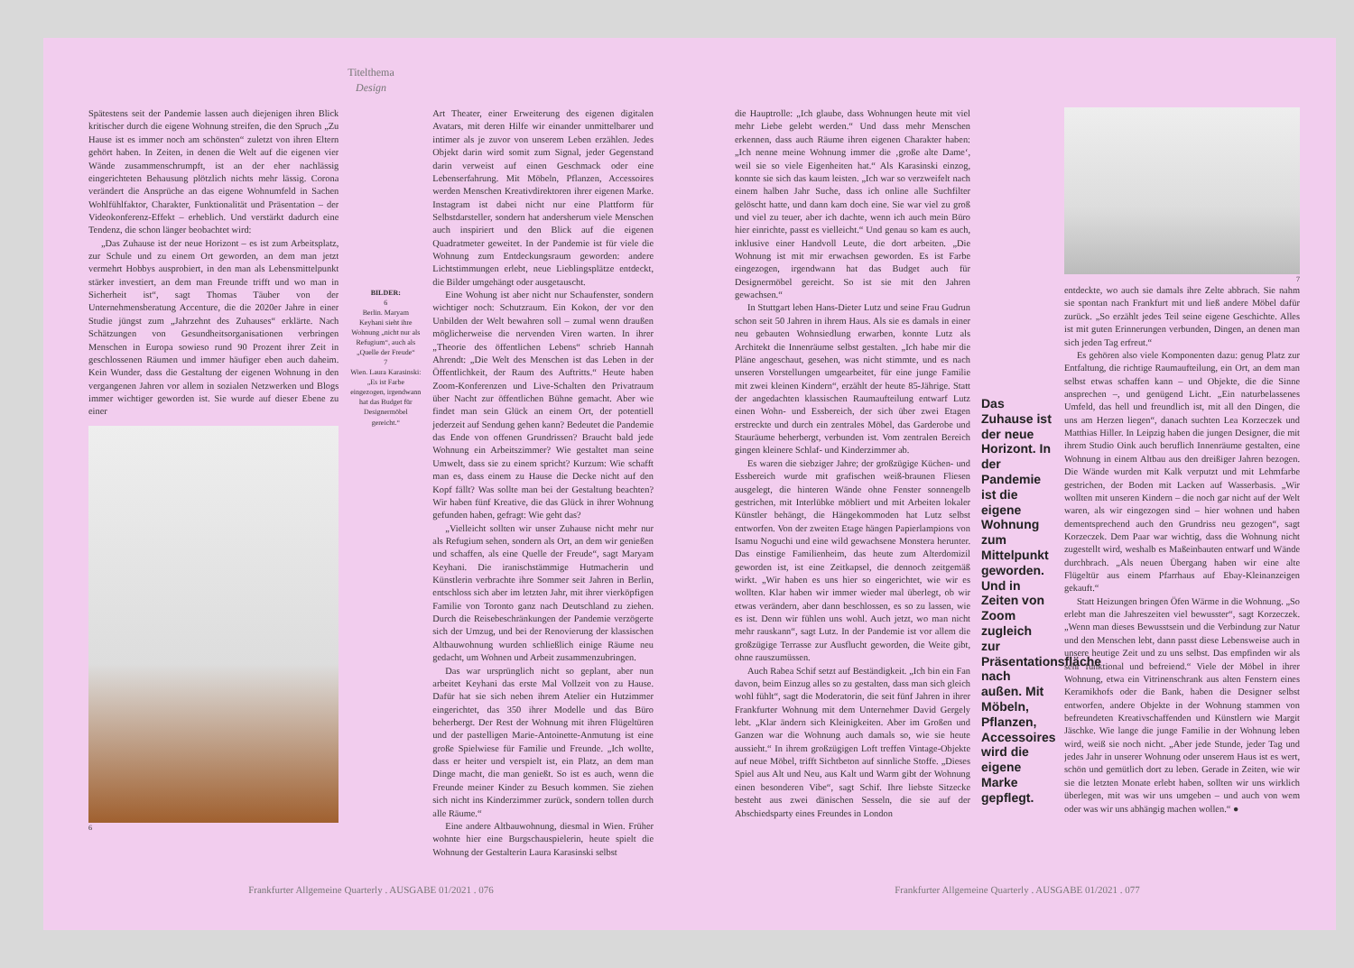Titelthema
Design
Spätestens seit der Pandemie lassen auch diejenigen ihren Blick kritischer durch die eigene Wohnung streifen, die den Spruch „Zu Hause ist es immer noch am schönsten“ zuletzt von ihren Eltern gehört haben. In Zeiten, in denen die Welt auf die eigenen vier Wände zusammenschrumpft, ist an der eher nachlässig eingerichteten Behausung plötzlich nichts mehr lässig. Corona verändert die Ansprüche an das eigene Wohnumfeld in Sachen Wohlfühlfaktor, Charakter, Funktionalität und Präsentation – der Videokonferenz-Effekt – erheblich. Und verstärkt dadurch eine Tendenz, die schon länger beobachtet wird:
„Das Zuhause ist der neue Horizont – es ist zum Arbeitsplatz, zur Schule und zu einem Ort geworden, an dem man jetzt vermehrt Hobbys ausprobiert, in den man als Lebensmittelpunkt stärker investiert, an dem man Freunde trifft und wo man in Sicherheit ist“, sagt Thomas Täuber von der Unternehmensberatung Accenture, die die 2020er Jahre in einer Studie jüngst zum „Jahrzehnt des Zuhauses“ erklärte. Nach Schätzungen von Gesundheitsorganisationen verbringen Menschen in Europa sowieso rund 90 Prozent ihrer Zeit in geschlossenen Räumen und immer häufiger eben auch daheim. Kein Wunder, dass die Gestaltung der eigenen Wohnung in den vergangenen Jahren vor allem in sozialen Netzwerken und Blogs immer wichtiger geworden ist. Sie wurde auf dieser Ebene zu einer
6
BILDER:
6
Berlin. Maryam Keyhani sieht ihre Wohnung „nicht nur als Refugium“, auch als „Quelle der Freude“
7
Wien. Laura Karasinski: „Es ist Farbe eingezogen, irgendwann hat das Budget für Designermöbel gereicht.“
Art Theater, einer Erweiterung des eigenen digitalen Avatars, mit deren Hilfe wir einander unmittelbarer und intimer als je zuvor von unserem Leben erzählen. Jedes Objekt darin wird somit zum Signal, jeder Gegenstand darin verweist auf einen Geschmack oder eine Lebenserfahrung. Mit Möbeln, Pflanzen, Accessoires werden Menschen Kreativdirektoren ihrer eigenen Marke. Instagram ist dabei nicht nur eine Plattform für Selbstdarsteller, sondern hat andersherum viele Menschen auch inspiriert und den Blick auf die eigenen Quadratmeter geweitet. In der Pandemie ist für viele die Wohnung zum Entdeckungsraum geworden: andere Lichtstimmungen erlebt, neue Lieblingsplätze entdeckt, die Bilder umgehängt oder ausgetauscht.
Eine Wohung ist aber nicht nur Schaufenster, sondern wichtiger noch: Schutzraum. Ein Kokon, der vor den Unbilden der Welt bewahren soll – zumal wenn draußen möglicherweise die nervenden Viren warten. In ihrer „Theorie des öffentlichen Lebens“ schrieb Hannah Ahrendt: „Die Welt des Menschen ist das Leben in der Öffentlichkeit, der Raum des Auftritts.“ Heute haben Zoom-Konferenzen und Live-Schalten den Privatraum über Nacht zur öffentlichen Bühne gemacht. Aber wie findet man sein Glück an einem Ort, der potentiell jederzeit auf Sendung gehen kann? Bedeutet die Pandemie das Ende von offenen Grundrissen? Braucht bald jede Wohnung ein Arbeitszimmer? Wie gestaltet man seine Umwelt, dass sie zu einem spricht? Kurzum: Wie schafft man es, dass einem zu Hause die Decke nicht auf den Kopf fällt? Was sollte man bei der Gestaltung beachten? Wir haben fünf Kreative, die das Glück in ihrer Wohnung gefunden haben, gefragt: Wie geht das?
„Vielleicht sollten wir unser Zuhause nicht mehr nur als Refugium sehen, sondern als Ort, an dem wir genießen und schaffen, als eine Quelle der Freude“, sagt Maryam Keyhani. Die iranischstämmige Hutmacherin und Künstlerin verbrachte ihre Sommer seit Jahren in Berlin, entschloss sich aber im letzten Jahr, mit ihrer vierköpfigen Familie von Toronto ganz nach Deutschland zu ziehen. Durch die Reisebeschränkungen der Pandemie verzögerte sich der Umzug, und bei der Renovierung der klassischen Altbauwohnung wurden schließlich einige Räume neu gedacht, um Wohnen und Arbeit zusammenzubringen.
Das war ursprünglich nicht so geplant, aber nun arbeitet Keyhani das erste Mal Vollzeit von zu Hause. Dafür hat sie sich neben ihrem Atelier ein Hutzimmer eingerichtet, das 350 ihrer Modelle und das Büro beherbergt. Der Rest der Wohnung mit ihren Flügeltüren und der pastelligen Marie-Antoinette-Anmutung ist eine große Spielwiese für Familie und Freunde. „Ich wollte, dass er heiter und verspielt ist, ein Platz, an dem man Dinge macht, die man genießt. So ist es auch, wenn die Freunde meiner Kinder zu Besuch kommen. Sie ziehen sich nicht ins Kinderzimmer zurück, sondern tollen durch alle Räume.“
Eine andere Altbauwohnung, diesmal in Wien. Früher wohnte hier eine Burgschauspielerin, heute spielt die Wohnung der Gestalterin Laura Karasinski selbst
Frankfurter Allgemeine Quarterly . AUSGABE 01/2021 . 076
die Hauptrolle: „Ich glaube, dass Wohnungen heute mit viel mehr Liebe gelebt werden.“ Und dass mehr Menschen erkennen, dass auch Räume ihren eigenen Charakter haben: „Ich nenne meine Wohnung immer die ‚große alte Dame‘, weil sie so viele Eigenheiten hat.“ Als Karasinski einzog, konnte sie sich das kaum leisten. „Ich war so verzweifelt nach einem halben Jahr Suche, dass ich online alle Suchfilter gelöscht hatte, und dann kam doch eine. Sie war viel zu groß und viel zu teuer, aber ich dachte, wenn ich auch mein Büro hier einrichte, passt es vielleicht.“ Und genau so kam es auch, inklusive einer Handvoll Leute, die dort arbeiten. „Die Wohnung ist mit mir erwachsen geworden. Es ist Farbe eingezogen, irgendwann hat das Budget auch für Designermöbel gereicht. So ist sie mit den Jahren gewachsen.“
In Stuttgart leben Hans-Dieter Lutz und seine Frau Gudrun schon seit 50 Jahren in ihrem Haus. Als sie es damals in einer neu gebauten Wohnsiedlung erwarben, konnte Lutz als Architekt die Innenräume selbst gestalten. „Ich habe mir die Pläne angeschaut, gesehen, was nicht stimmte, und es nach unseren Vorstellungen umgearbeitet, für eine junge Familie mit zwei kleinen Kindern“, erzählt der heute 85-Jährige. Statt der angedachten klassischen Raumaufteilung entwarf Lutz einen Wohn- und Essbereich, der sich über zwei Etagen erstreckte und durch ein zentrales Möbel, das Garderobe und Stauräume beherbergt, verbunden ist. Vom zentralen Bereich gingen kleinere Schlaf- und Kinderzimmer ab.
Es waren die siebziger Jahre; der großzügige Küchen- und Essbereich wurde mit grafischen weiß-braunen Fliesen ausgelegt, die hinteren Wände ohne Fenster sonnengelb gestrichen, mit Interlübke möbliert und mit Arbeiten lokaler Künstler behängt, die Hängekommoden hat Lutz selbst entworfen. Von der zweiten Etage hängen Papierlampions von Isamu Noguchi und eine wild gewachsene Monstera herunter. Das einstige Familienheim, das heute zum Alterdomizil geworden ist, ist eine Zeitkapsel, die dennoch zeitgemäß wirkt. „Wir haben es uns hier so eingerichtet, wie wir es wollten. Klar haben wir immer wieder mal überlegt, ob wir etwas verändern, aber dann beschlossen, es so zu lassen, wie es ist. Denn wir fühlen uns wohl. Auch jetzt, wo man nicht mehr rauskann“, sagt Lutz. In der Pandemie ist vor allem die großzügige Terrasse zur Ausflucht geworden, die Weite gibt, ohne rauszumüssen.
Auch Rabea Schif setzt auf Beständigkeit. „Ich bin ein Fan davon, beim Einzug alles so zu gestalten, dass man sich gleich wohl fühlt“, sagt die Moderatorin, die seit fünf Jahren in ihrer Frankfurter Wohnung mit dem Unternehmer David Gergely lebt. „Klar ändern sich Kleinigkeiten. Aber im Großen und Ganzen war die Wohnung auch damals so, wie sie heute aussieht.“ In ihrem großzügigen Loft treffen Vintage-Objekte auf neue Möbel, trifft Sichtbeton auf sinnliche Stoffe. „Dieses Spiel aus Alt und Neu, aus Kalt und Warm gibt der Wohnung einen besonderen Vibe“, sagt Schif. Ihre liebste Sitzecke besteht aus zwei dänischen Sesseln, die sie auf der Abschiedsparty eines Freundes in London
Das Zuhause ist der neue Horizont. In der Pandemie ist die eigene Wohnung zum Mittelpunkt geworden. Und in Zeiten von Zoom zugleich zur Präsentationsfläche nach außen. Mit Möbeln, Pflanzen, Accessoires wird die eigene Marke gepflegt.
7
entdeckte, wo auch sie damals ihre Zelte abbrach. Sie nahm sie spontan nach Frankfurt mit und ließ andere Möbel dafür zurück. „So erzählt jedes Teil seine eigene Geschichte. Alles ist mit guten Erinnerungen verbunden, Dingen, an denen man sich jeden Tag erfreut.“
Es gehören also viele Komponenten dazu: genug Platz zur Entfaltung, die richtige Raumaufteilung, ein Ort, an dem man selbst etwas schaffen kann – und Objekte, die die Sinne ansprechen –, und genügend Licht. „Ein naturbelassenes Umfeld, das hell und freundlich ist, mit all den Dingen, die uns am Herzen liegen“, danach suchten Lea Korzeczek und Matthias Hiller. In Leipzig haben die jungen Designer, die mit ihrem Studio Oink auch beruflich Innenräume gestalten, eine Wohnung in einem Altbau aus den dreißiger Jahren bezogen. Die Wände wurden mit Kalk verputzt und mit Lehmfarbe gestrichen, der Boden mit Lacken auf Wasserbasis. „Wir wollten mit unseren Kindern – die noch gar nicht auf der Welt waren, als wir eingezogen sind – hier wohnen und haben dementsprechend auch den Grundriss neu gezogen“, sagt Korzeczek. Dem Paar war wichtig, dass die Wohnung nicht zugestellt wird, weshalb es Maßeinbauten entwarf und Wände durchbrach. „Als neuen Übergang haben wir eine alte Flügeltür aus einem Pfarrhaus auf Ebay-Kleinanzeigen gekauft.“
Statt Heizungen bringen Öfen Wärme in die Wohnung. „So erlebt man die Jahreszeiten viel bewusster“, sagt Korzeczek. „Wenn man dieses Bewusstsein und die Verbindung zur Natur und den Menschen lebt, dann passt diese Lebensweise auch in unsere heutige Zeit und zu uns selbst. Das empfinden wir als sehr funktional und befreiend.“ Viele der Möbel in ihrer Wohnung, etwa ein Vitrinenschrank aus alten Fenstern eines Keramikhofs oder die Bank, haben die Designer selbst entworfen, andere Objekte in der Wohnung stammen von befreundeten Kreativschaffenden und Künstlern wie Margit Jäschke. Wie lange die junge Familie in der Wohnung leben wird, weiß sie noch nicht. „Aber jede Stunde, jeder Tag und jedes Jahr in unserer Wohnung oder unserem Haus ist es wert, schön und gemütlich dort zu leben. Gerade in Zeiten, wie wir sie die letzten Monate erlebt haben, sollten wir uns wirklich überlegen, mit was wir uns umgeben – und auch von wem oder was wir uns abhängig machen wollen.“ ●
Frankfurter Allgemeine Quarterly . AUSGABE 01/2021 . 077